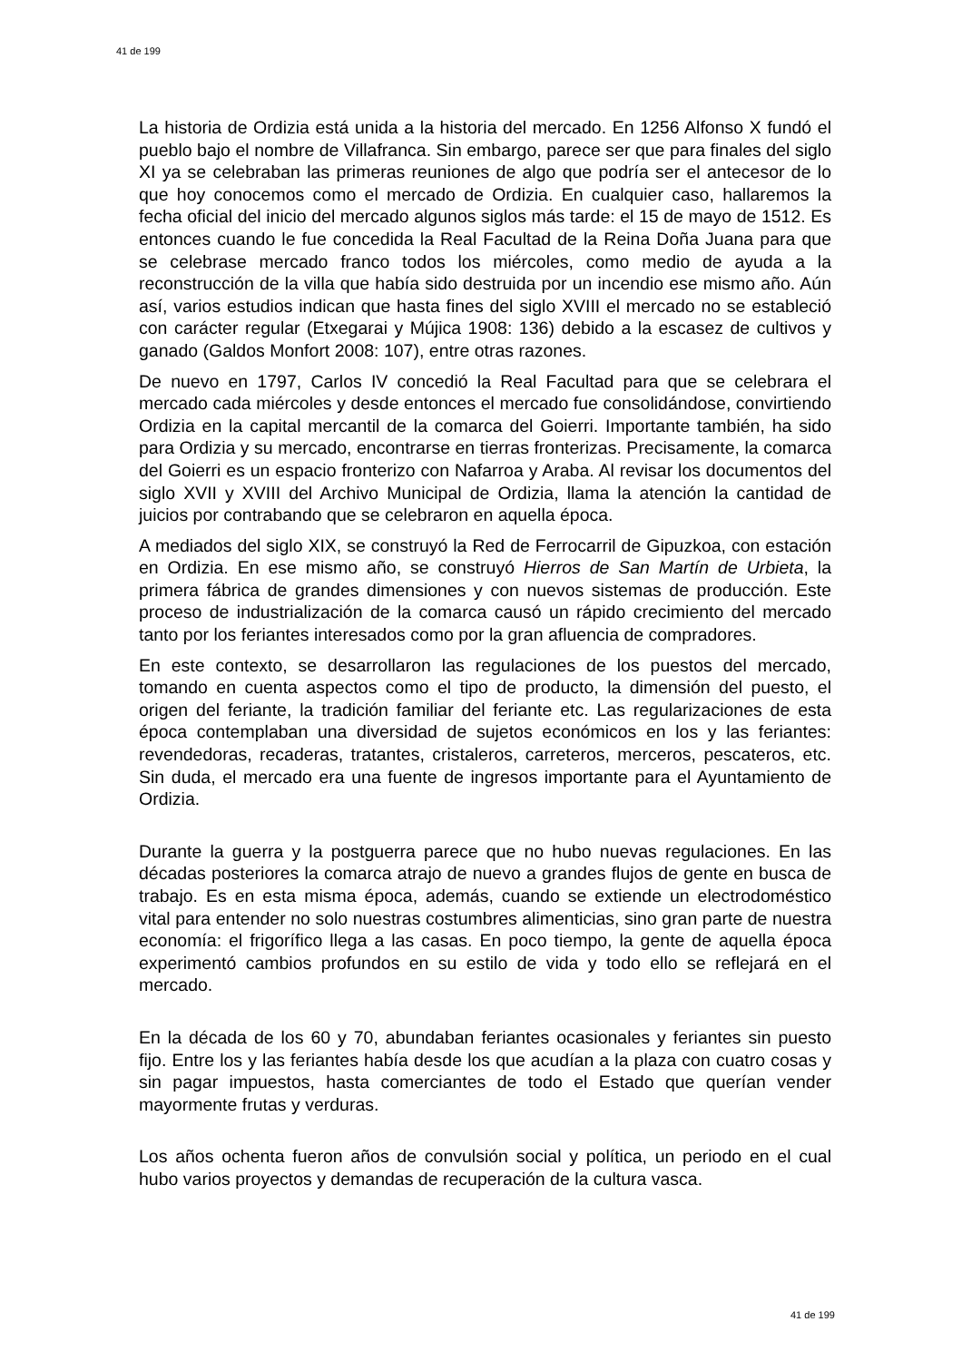41 de 199
La historia de Ordizia está unida a la historia del mercado. En 1256 Alfonso X fundó el pueblo bajo el nombre de Villafranca. Sin embargo, parece ser que para finales del siglo XI ya se celebraban las primeras reuniones de algo que podría ser el antecesor de lo que hoy conocemos como el mercado de Ordizia. En cualquier caso, hallaremos la fecha oficial del inicio del mercado algunos siglos más tarde: el 15 de mayo de 1512. Es entonces cuando le fue concedida la Real Facultad de la Reina Doña Juana para que se celebrase mercado franco todos los miércoles, como medio de ayuda a la reconstrucción de la villa que había sido destruida por un incendio ese mismo año. Aún así, varios estudios indican que hasta fines del siglo XVIII el mercado no se estableció con carácter regular (Etxegarai y Mújica 1908: 136) debido a la escasez de cultivos y ganado (Galdos Monfort 2008: 107), entre otras razones.
De nuevo en 1797, Carlos IV concedió la Real Facultad para que se celebrara el mercado cada miércoles y desde entonces el mercado fue consolidándose, convirtiendo Ordizia en la capital mercantil de la comarca del Goierri. Importante también, ha sido para Ordizia y su mercado, encontrarse en tierras fronterizas. Precisamente, la comarca del Goierri es un espacio fronterizo con Nafarroa y Araba. Al revisar los documentos del siglo XVII y XVIII del Archivo Municipal de Ordizia, llama la atención la cantidad de juicios por contrabando que se celebraron en aquella época.
A mediados del siglo XIX, se construyó la Red de Ferrocarril de Gipuzkoa, con estación en Ordizia. En ese mismo año, se construyó Hierros de San Martín de Urbieta, la primera fábrica de grandes dimensiones y con nuevos sistemas de producción. Este proceso de industrialización de la comarca causó un rápido crecimiento del mercado tanto por los feriantes interesados como por la gran afluencia de compradores.
En este contexto, se desarrollaron las regulaciones de los puestos del mercado, tomando en cuenta aspectos como el tipo de producto, la dimensión del puesto, el origen del feriante, la tradición familiar del feriante etc. Las regularizaciones de esta época contemplaban una diversidad de sujetos económicos en los y las feriantes: revendedoras, recaderas, tratantes, cristaleros, carreteros, merceros, pescateros, etc. Sin duda, el mercado era una fuente de ingresos importante para el Ayuntamiento de Ordizia.
Durante la guerra y la postguerra parece que no hubo nuevas regulaciones. En las décadas posteriores la comarca atrajo de nuevo a grandes flujos de gente en busca de trabajo. Es en esta misma época, además, cuando se extiende un electrodoméstico vital para entender no solo nuestras costumbres alimenticias, sino gran parte de nuestra economía: el frigorífico llega a las casas. En poco tiempo, la gente de aquella época experimentó cambios profundos en su estilo de vida y todo ello se reflejará en el mercado.
En la década de los 60 y 70, abundaban feriantes ocasionales y feriantes sin puesto fijo. Entre los y las feriantes había desde los que acudían a la plaza con cuatro cosas y sin pagar impuestos, hasta comerciantes de todo el Estado que querían vender mayormente frutas y verduras.
Los años ochenta fueron años de convulsión social y política, un periodo en el cual hubo varios proyectos y demandas de recuperación de la cultura vasca.
41 de 199